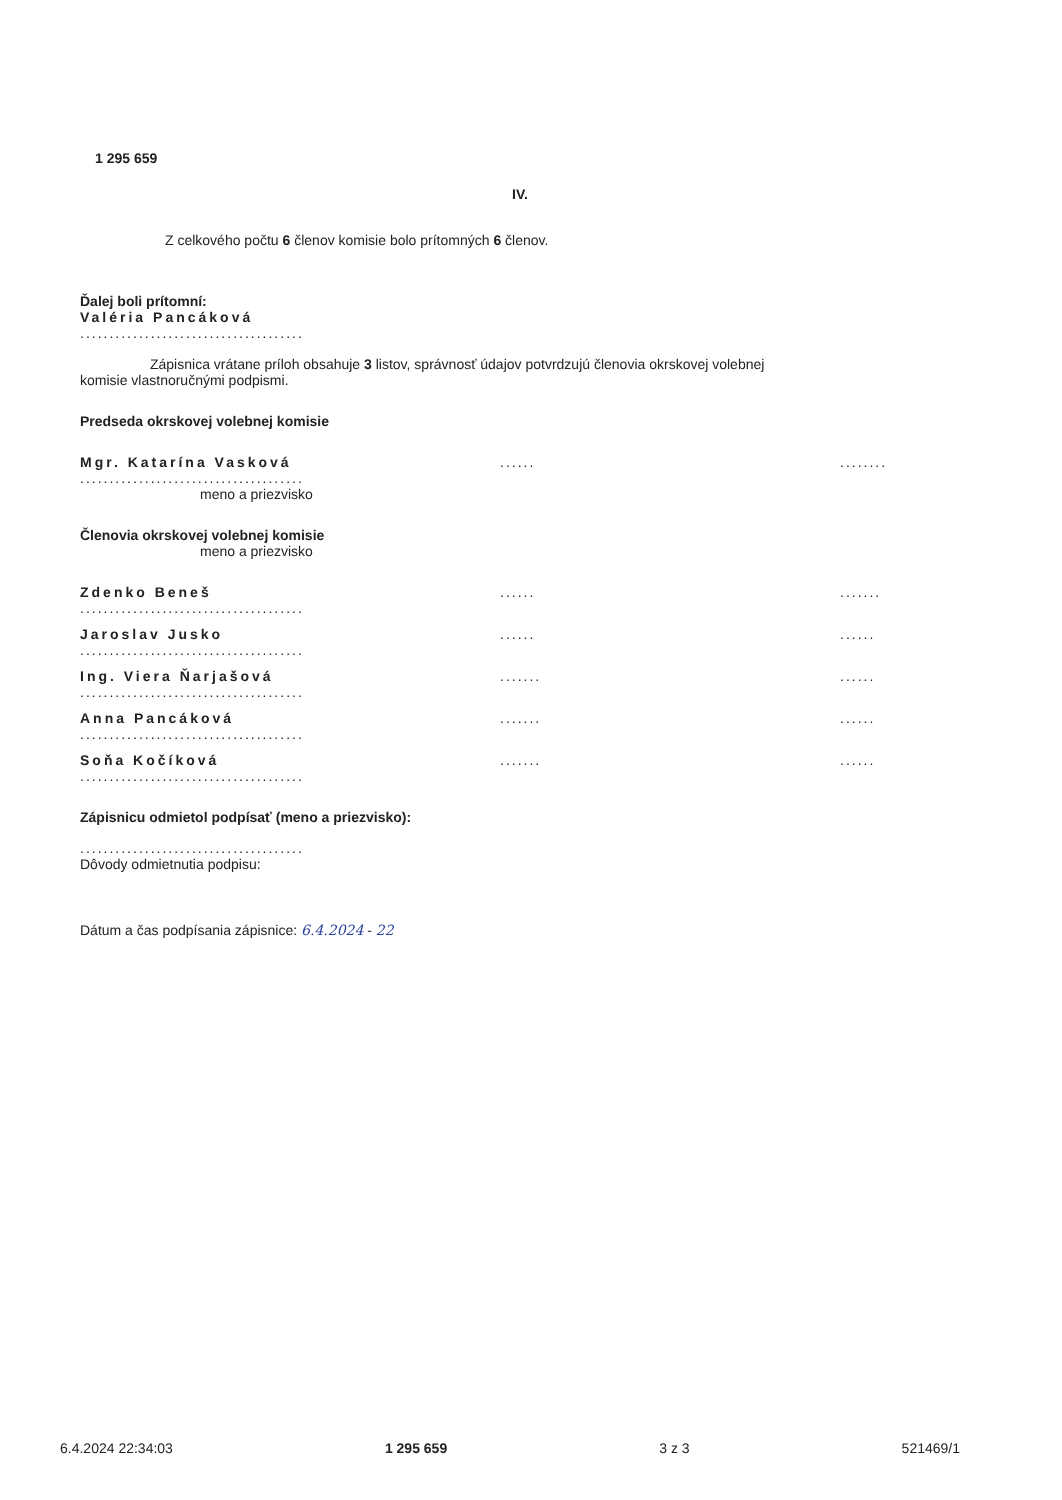1 295 659
IV.
Z celkového počtu 6 členov komisie bolo prítomných 6 členov.
Ďalej boli prítomní:
Valéria Pancáková
......................................
Zápisnica vrátane príloh obsahuje 3 listov, správnosť údajov potvrdzujú členovia okrskovej volebnej
komisie vlastnoručnými podpismi.
Predseda okrskovej volebnej komisie
Mgr. Katarína Vasková
......................................
...... ........
meno a priezvisko
Členovia okrskovej volebnej komisie
meno a priezvisko
Zdenko Beneš
......................................
...... .......
Jaroslav Jusko
......................................
...... ......
Ing. Viera Ňarjašová
......................................
....... ......
Anna Pancáková
......................................
....... ......
Soňa Kočíková
......................................
....... ......
Zápisnicu odmietol podpísať (meno a priezvisko):
......................................
Dôvody odmietnutia podpisu:
Dátum a čas podpísania zápisnice: 6.4.2024 - 22
6.4.2024 22:34:03 1 295 659 3 z 3 521469/1